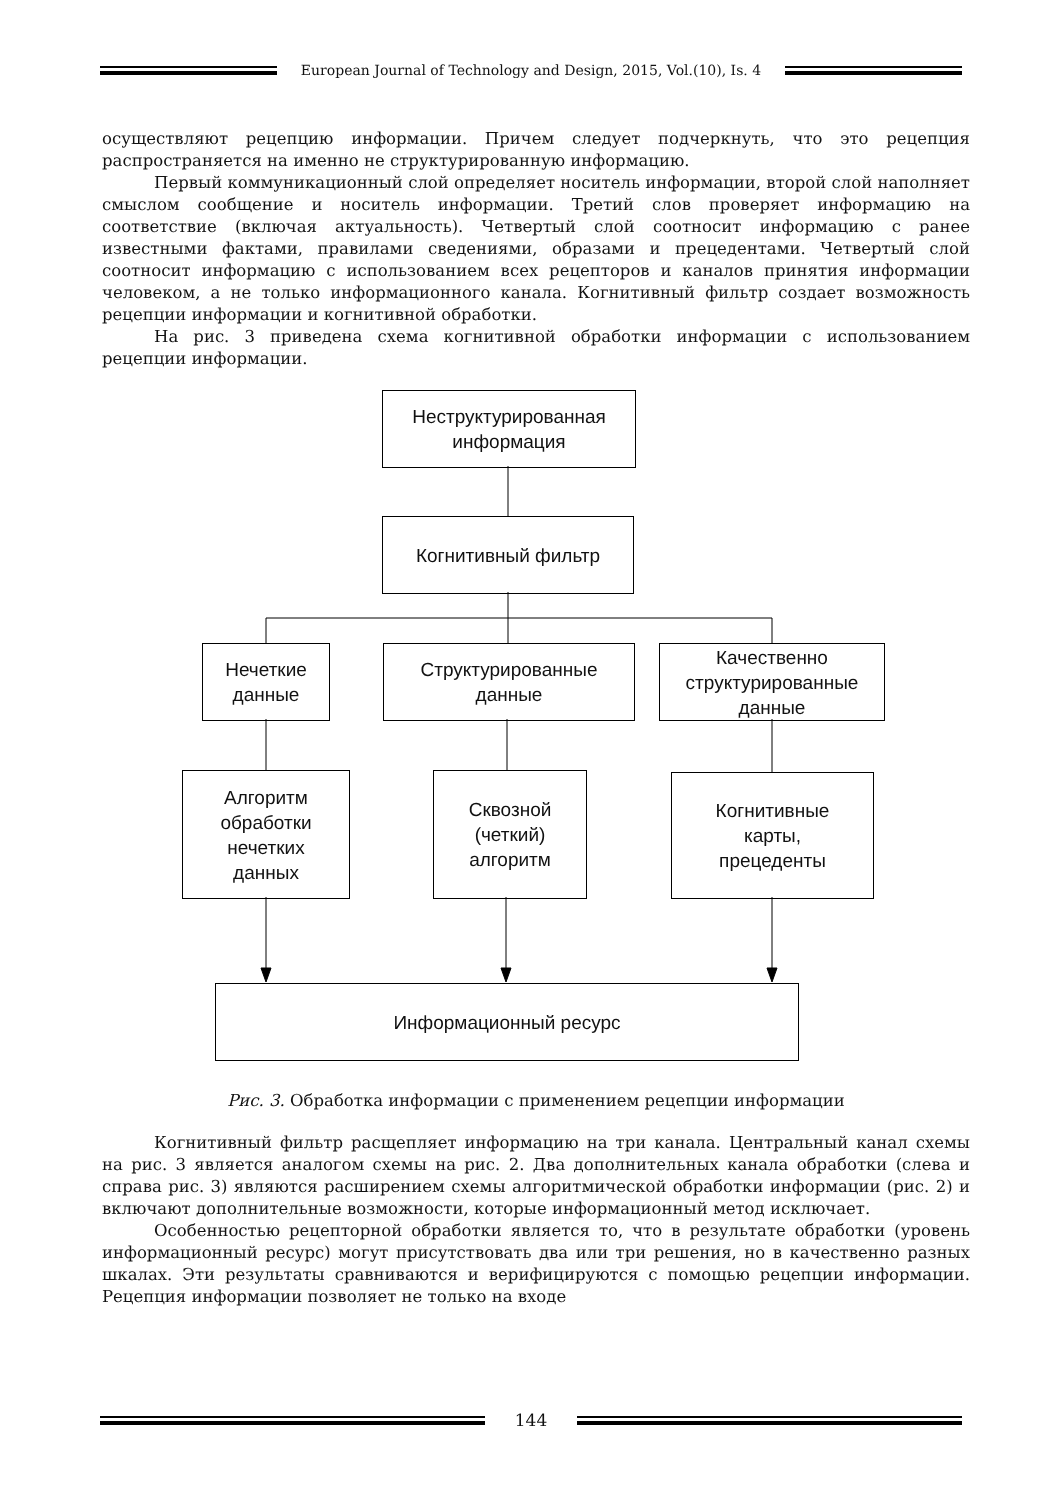European Journal of Technology and Design, 2015, Vol.(10), Is. 4
осуществляют рецепцию информации. Причем следует подчеркнуть, что это рецепция распространяется на именно не структурированную информацию.
Первый коммуникационный слой определяет носитель информации, второй слой наполняет смыслом сообщение и носитель информации. Третий слов проверяет информацию на соответствие (включая актуальность). Четвертый слой соотносит информацию с ранее известными фактами, правилами сведениями, образами и прецедентами. Четвертый слой соотносит информацию с использованием всех рецепторов и каналов принятия информации человеком, а не только информационного канала. Когнитивный фильтр создает возможность рецепции информации и когнитивной обработки.
На рис. 3 приведена схема когнитивной обработки информации с использованием рецепции информации.
Неструктурированная
информация
Когнитивный фильтр
Нечеткие
данные
Структурированные
данные
Качественно
структурированные
данные
Алгоритм
обработки
нечетких
данных
Сквозной
(четкий)
алгоритм
Когнитивные
карты,
прецеденты
Информационный ресурс
Рис. 3. Обработка информации с применением рецепции информации
Когнитивный фильтр расщепляет информацию на три канала. Центральный канал схемы на рис. 3 является аналогом схемы на рис. 2. Два дополнительных канала обработки (слева и справа рис. 3) являются расширением схемы алгоритмической обработки информации (рис. 2) и включают дополнительные возможности, которые информационный метод исключает.
Особенностью рецепторной обработки является то, что в результате обработки (уровень информационный ресурс) могут присутствовать два или три решения, но в качественно разных шкалах. Эти результаты сравниваются и верифицируются с помощью рецепции информации. Рецепция информации позволяет не только на входе
144